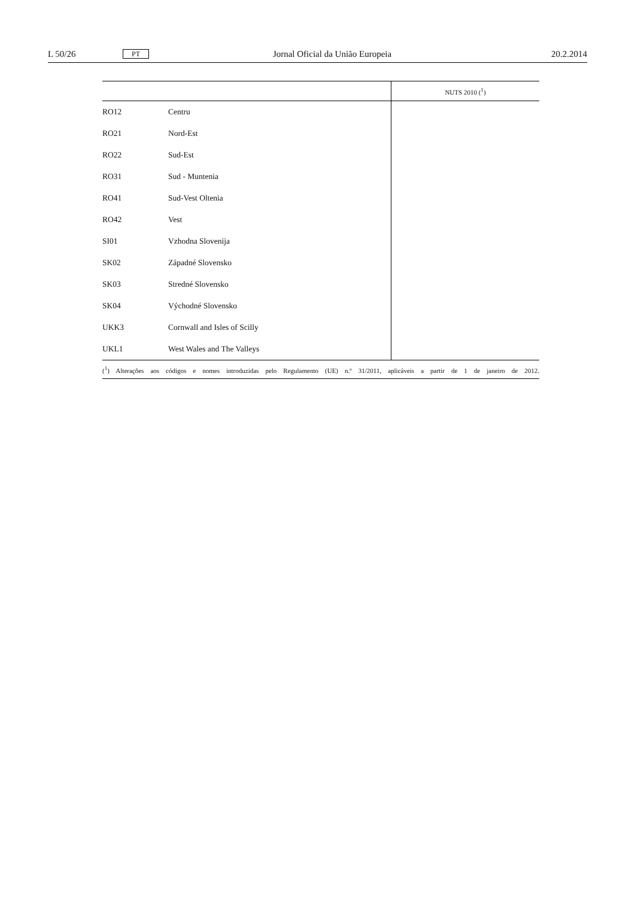L 50/26 PT Jornal Oficial da União Europeia 20.2.2014
| | | NUTS 2010 (<sup>1</sup>) |
| --- | --- | --- |
| RO12 | Centru | |
| RO21 | Nord-Est | |
| RO22 | Sud-Est | |
| RO31 | Sud - Muntenia | |
| RO41 | Sud-Vest Oltenia | |
| RO42 | Vest | |
| SI01 | Vzhodna Slovenija | |
| SK02 | Západné Slovensko | |
| SK03 | Stredné Slovensko | |
| SK04 | Východné Slovensko | |
| UKK3 | Cornwall and Isles of Scilly | |
| UKL1 | West Wales and The Valleys | |
| (<sup>1</sup>) Alterações aos códigos e nomes introduzidas pelo Regulamento (UE) n.º 31/2011, aplicáveis a partir de 1 de janeiro de 2012. | | |